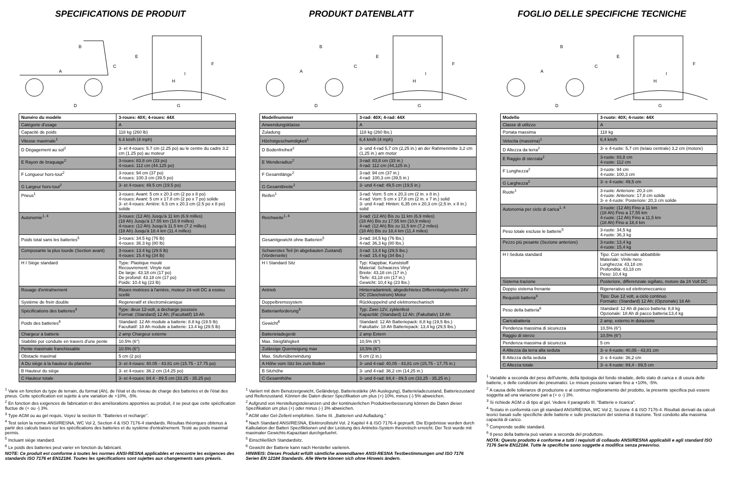SPECIFICATIONS DE PRODUIT
B
A
C
D
E
F
G
H
I
| Numéro du modèle | 3-roues: 40X; 4-roues: 44X |
| --- | --- |
| Catégorie d'usage | A |
| Capacité de poids | 118 kg (260 lb) |
| Vitesse maximale<sup>1</sup> | 6.4 km/h (4 mph) |
| D Dégagement au sol<sup>2</sup> | 3- et 4-roues: 5.7 cm (2.25 po) au le centre du cadre 3.2 cm (1.25 po) au moteur |
| E Rayon de braquage<sup>2</sup> | 3-roues: 83.8 cm (33 po) 4-roues: 112 cm (44.125 po) |
| F Longueur hors-tout<sup>2</sup> | 3-roues: 94 cm (37 po) 4-roues: 100.3 cm (39.5 po) |
| G Largeur hors-tout<sup>2</sup> | 3- et 4-roues: 49.5 cm (19.5 po) |
| Pneus<sup>1</sup> | 3-roues: Avant: 5 cm x 20.3 cm (2 po x 8 po) 4-roues: Avant: 5 cm x 17.8 cm (2 po x 7 po) solide 3- et 4-roues: Arrière: 6.5 cm x 20.3 cm (2.5 po x 8 po) solide |
| Autonomie<sup>1, 4</sup> | 3-roues: (12 Ah) Jusqu'à 11 km (6.9 milles) (18 Ah) Jusqu'à 17.55 km (10.9 milles) 4-roues: (12 Ah) Jusqu'à 11.5 km (7.2 milles) (18 Ah) Jusqu'à 18.4 km (11.4 milles) |
| Poids total sans les batteries<sup>5</sup> | 3-roues: 34.5 kg (76 lb) 4-roues: 36.3 kg (80 lb) |
| Composante la plus lourde (Section avant) | 3-roues: 13.4 kg (29.5 lb) 4-roues: 15.4 kg (34 lb) |
| H I Siège standard | Type: Plastique moulé Recouvrement: Vinyle noir De large: 43.18 cm (17 po) De profond: 43.18 cm (17 po) Poids: 10.4 kg (23 lb) |
| Rouage d'entraînement | Roues motrices à l'arrière, moteur 24-volt DC à essieu scellé |
| Système de frein double | Regeneratif et électromécanique |
| Spécifications des batteries<sup>3</sup> | Type: deux 12-volt, a decharge poussée Format: (Standard) 12 Ah; (Facultatif) 18 Ah |
| Poids des batteries<sup>6</sup> | Standard: 12 Ah module a batterie: 8.8 kg (19.5 lb) Facultatif: 18 Ah module a batterie: 13.4 kg (29.5 lb) |
| Chargeur à batterie | 2 amp Chargeur externe |
| Stabilité por conduite en travers d'une pente | 10.5% (6°) |
| Pente maximale franchissable | 10.5% (6°) |
| Obstacle maximal | 5 cm (2 po) |
| A Du siège à la hauteur du plancher | 3- et 4-roues: 40.05 - 43.81 cm (15.75 - 17.75 po) |
| B Hauteur du siège | 3- et 4-roues: 36.2 cm (14.25 po) |
| C Hauteur totale | 3- et 4-roues: 84.4 - 89.5 cm (33.25 - 35.25 po) |
<sup>1</sup> Varie en fonction du type de terrain, du format (Ah), de l'état et du niveau de charge des batteries et de l'état des pneus. Cette spécification est sujette à une variation de +10%, -5%.
<sup>2</sup> En fonction des exigences de fabrication et des améliorations apportées au produit, il se peut que cette spécification fluctue de (+ ou -) 3%.
<sup>3</sup> Type AGM ou au gel requis. Voyez la section III. "Batteries et recharge".
<sup>4</sup> Test selon la norme ANSI/RESNA, WC Vol 2, Section 4 & ISO 7176-4 standards. Résultas théoriques obtenus à partir des calculs bases sur les spécifications des batteries et du système d'entraînement. Testé au poids maximal permis.
<sup>5</sup> Incluant siège standard.
<sup>6</sup> Le poids des batteries peut varier en fonction du fabricant.
NOTE: Ce produit est comforme à toutes les normes ANSI-RESNA applicables et rencontre les exigences des standards ISO 7176 et EN12184. Toutes les spécifications sont sujettes aux changements sans préavis.
PRODUKT DATENBLATT
B
A
C
D
E
F
G
H
I
| Modellnummer | 3-rad: 40X; 4-rad: 44X |
| --- | --- |
| Anwendungsklasse | A |
| Zuladung | 118 kg (260 lbs.) |
| Höchstgeschwindigkeit<sup>1</sup> | 6,4 km/h (4 mph) |
| D Bodenfreiheit<sup>2</sup> | 3- und 4-rad 5,7 cm (2,25 in.) an der Rahmenmitte 3,2 cm (1,25 in.) am motor |
| E Wenderadius<sup>2</sup> | 3-rad: 83,8 cm (33 in.) 4-rad: 112 cm (44,125 in.) |
| F Gesamtlänge<sup>2</sup> | 3-rad: 94 cm (37 in.) 4-rad: 100,3 cm (39,5 in.) |
| G Gesamtbreite<sup>2</sup> | 3- und 4-rad: 49,5 cm (19,5 in.) |
| Reifen<sup>1</sup> | 3-rad: Vorn: 5 cm x 20,3 cm (2 in. x 8 in.) 4-rad: Vorn: 5 cm x 17,8 cm (2 in. x 7 in.) solid 3- und 4-rad: Hinten: 6,35 cm x 20,3 cm (2,5 in. x 8 in.) solid |
| Reichweite<sup>1, 4</sup> | 3-rad: (12 Ah) Bis zu 11 km (6,9 miles) (18 Ah) Bis zu 17,55 km (10,9 miles) 4-rad: (12 Ah) Bis zu 11,5 km (7,2 miles) (18 Ah) Bis zu 18,4 km (11,4 miles) |
| Gesamtgewicht ohne Batterien<sup>5</sup> | 3-rad: 34,5 kg (76 lbs.) 4-rad: 36,3 kg (80 lbs.) |
| Schwerstes Teil (in abgebauten Zustand) (Vorderseite) | 3-rad: 13,4 kg (29,5 lbs.) 4-rad: 15,4 kg (34 lbs.) |
| H I Standard Sitz | Typ: Klappbar, Kunststoff Material: Schwarzes Vinyl Breite: 43,18 cm (17 in.) Tiefe: 43,18 cm (17 in.) Gewicht: 10,4 kg (23 lbs.) |
| Antrieb | Hinterradantrieb, abgedichtetes Differentialgetriebe 24V DC (Gleichstrom) Motor |
| Doppelbremssystem | Rückkoppelnd und elektromechanisch |
| Batterianforderung<sup>3</sup> | Typ: Zwei 12V, zyklenfest Kapazität: (Standard) 12 Ah; (Fakultativ) 18 Ah |
| Gewicht<sup>6</sup> | Standard: 12 Ah Batteriepack: 8,8 kg (19,5 lbs.) Fakultativ: 18 Ah Batteriepack: 13,4 kg (29,5 lbs.) |
| Batterieladegerät | 2 amp Extern |
| Max. Steigfähigkeit | 10,5% (6°) |
| Zulässige Querneigung max | 10,5% (6°) |
| Max. Stufenüberwindung | 5 cm (2 in.) |
| A Höhe vom Sitz bis zum Boden | 3- und 4-rad: 40,05 - 43,81 cm (15,75 - 17,75 in.) |
| B Sitzhöhe | 3- und 4-rad: 36,2 cm (14,25 in.) |
| C Gesamthöhe | 3- und 4-rad: 84,4 - 89,5 cm (33,25 - 35,25 in.) |
<sup>1</sup> Variiert mit dem Benutzergewicht, Geländetyp, Batteriestärke (Ah Auslegung), Batterieladezustand, Batteriezustand und Reifenzustand. Können die Daten dieser Spezifikation um plus (+) 10%, minus (-) 5% abweichen.
<sup>2</sup> Aufgrund von Herstellungstoleranzen und der kontinuierlichen Produktverbesserung können die Daten dieser Spezifikation um plus (+) oder minus (-) 3% abweichen.
<sup>3</sup> AGM oder Gel-Zellenl empfohlen. Siehe III. „Batterien und Aufladung."
<sup>4</sup> Nach Standard ANSI/RESNA, Elektrorollstuhl Vol. 2 Kapitel 4 & ISO 7176-4 geprueft. Die Ergebnisse wurden durch Kalkulation der Batteri Spezifiktionen und der Leistung des Antriebs-System theoretisch erreicht. Der Test wurde mit maximaler Gewichts-Kapazitaet durchgefuehrt.
<sup>5</sup> Einschließlich Standardsitz.
<sup>6</sup> Gewicht der Batterie kann nach Hersteller variieren.
HINWEIS: Dieses Produkt erfüllt sämtliche anwendbaren ANSI-RESNA Testbestimmungen und ISO 7176 Serien EN 12184 Standards. Alle Werte können sich ohne Hinweis ändern.
FOGLIO DELLE SPECIFICHE TECNICHE
B
A
C
D
E
F
G
H
I
| Modello | 3-ruote: 40X; 4-ruote: 44X |
| --- | --- |
| Classe di utilizzo | A |
| Portata massima | 118 kg |
| Velocita (massima)<sup>1</sup> | 6,4 km/h |
| D Altezza da terra<sup>2</sup> | 3- e 4-ruote: 5,7 cm (telaio centrale) 3,2 cm (motore) |
| E Raggio di sterzata<sup>2</sup> | 3-ruote: 83,8 cm 4-ruote: 112 cm |
| F Lunghezza<sup>2</sup> | 3-ruote: 94 cm 4-ruote: 100,3 cm |
| G Larghezza<sup>2</sup> | 3- e 4-ruote: 49,5 cm |
| Ruote<sup>1</sup> | 3-ruote: Anteriore: 20,3 cm 4-ruote: Anteriore: 17,8 cm solide 3- e 4-ruote: Posteriore: 20,3 cm solide |
| Autonomia per ciclo di carica<sup>1, 4</sup> | 3-ruote: (12 Ah) Fino a 11 km (18 Ah) Fino a 17,55 km 4-ruote: (12 Ah) Fino a 11,5 km (18 Ah) Fino a 18,4 km |
| Peso totale escluse le batterie<sup>5</sup> | 3-ruote: 34,5 kg 4-ruote: 36,3 kg |
| Pezzo più pesante (Sezione anteriore) | 3-ruote: 13,4 kg 4-ruote: 15,4 kg |
| H I Seduta standard | Tipo: Con schienale abbattibile Materiale: Vinile nero Lunghezza: 43,18 cm Profondità: 43,18 cm Peso: 10,4 kg |
| Sistema trazione | Posteriore, differenziale sigillato, motore da 24 Volt DC |
| Doppio sistema frenante | Rigenerativo ed elettromeccanico |
| Requisiti batteria<sup>3</sup> | Tipo: Due 12 volt, a ciclo continuo Formato: (Standard) 12 Ah; (Opzionale) 18 Ah |
| Peso della batteria<sup>6</sup> | Standard: 12 Ah di pacco batteria: 8,8 kg Opzionale: 18 Ah di pacco batteria:13,4 kg |
| Caricabatteria | 2 amp, esterno in dotazione |
| Pendenza massima di sicurezza | 10,5% (6°) |
| Raggio di sterzo | 10,5% (6°) |
| Pendenza massima di sicurezza | 5 cm |
| A Altezza da terra alla seduta | 3- e 4-ruote: 40,05 - 43,81 cm |
| B Altezza della seduta | 3- e 4-ruote: 36,2 cm |
| C Altezza totale | 3- e 4-ruote: 84,4 - 89,5 cm |
<sup>1</sup> Variabile a seconda del peso dell'utente, della tipologia del fondo stradale, dello stato di carica e di usura delle batterie, e delle condizioni dei pneumatici. Le misure possono variare fino a +10%, -5%.
<sup>2</sup> A causa delle tolleranze di produzione e al continuo miglioramento del prodotto, la presente specifica può essere soggetta ad una variazione pari a (+ o -) 3%.
<sup>3</sup> Si richiede AGM o di tipo al gel. Vedere il paragrafo III. "Batterie e ricarica".
<sup>4</sup> Testato in conformità con gli standard ANSI/RESNA, WC Vol 2, Sezione 4 & ISO 7176-4. Risultati derivati da calcoli teorici basati sulle specifiche delle batterie e sulle prestazioni del sistema di trazione. Test condotto alla massima capacità di carico.
<sup>5</sup> Comprende sedile standard.
<sup>6</sup> Il peso della batteria può variare a seconda del produttore.
NOTA: Questo prodotto è conforme a tutti i requisiti di collaudo ANSI/RESNA applicabili e agli standard ISO 7176 Serie EN12184. Tutte le specifiche sono soggette a modifica senza preavviso.